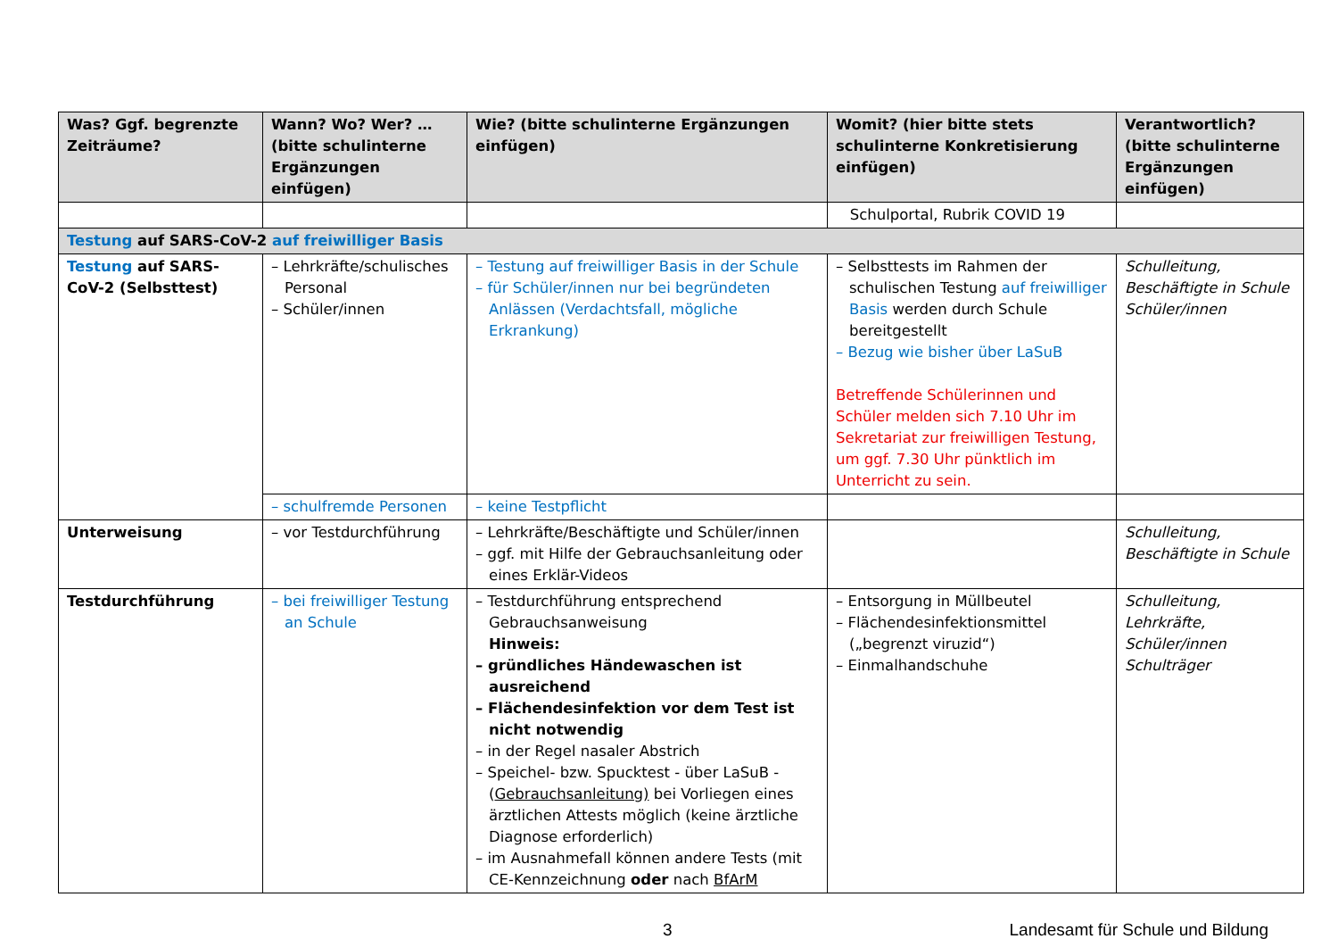| Was? Ggf. begrenzte Zeiträume? | Wann? Wo? Wer? … (bitte schulinterne Ergänzungen einfügen) | Wie? (bitte schulinterne Ergänzungen einfügen) | Womit? (hier bitte stets schulinterne Konkretisierung einfügen) | Verantwortlich? (bitte schulinterne Ergänzungen einfügen) |
| --- | --- | --- | --- | --- |
| | | | Schulportal, Rubrik COVID 19 | |
| Testung auf SARS-CoV-2 auf freiwilliger Basis | | | | |
| Testung auf SARS-CoV-2 (Selbsttest) | – Lehrkräfte/schulisches Personal – Schüler/innen | – Testung auf freiwilliger Basis in der Schule – für Schüler/innen nur bei begründeten Anlässen (Verdachtsfall, mögliche Erkrankung) | – Selbsttests im Rahmen der schulischen Testung auf freiwilliger Basis werden durch Schule bereitgestellt – Bezug wie bisher über LaSuB Betreffende Schülerinnen und Schüler melden sich 7.10 Uhr im Sekretariat zur freiwilligen Testung, um ggf. 7.30 Uhr pünktlich im Unterricht zu sein. | Schulleitung, Beschäftigte in Schule Schüler/innen |
| | – schulfremde Personen | – keine Testpflicht | | |
| Unterweisung | – vor Testdurchführung | – Lehrkräfte/Beschäftigte und Schüler/innen – ggf. mit Hilfe der Gebrauchsanleitung oder eines Erklär-Videos | | Schulleitung, Beschäftigte in Schule |
| Testdurchführung | – bei freiwilliger Testung an Schule | – Testdurchführung entsprechend Gebrauchsanweisung Hinweis: – gründliches Händewaschen ist ausreichend – Flächendesinfektion vor dem Test ist nicht notwendig – in der Regel nasaler Abstrich – Speichel- bzw. Spucktest - über LaSuB - ( Gebrauchsanleitung) bei Vorliegen eines ärztlichen Attests möglich (keine ärztliche Diagnose erforderlich) – im Ausnahmefall können andere Tests (mit CE-Kennzeichnung oder nach BfArM | – Entsorgung in Müllbeutel – Flächendesinfektionsmittel („begrenzt viruzid“) – Einmalhandschuhe | Schulleitung, Lehrkräfte, Schüler/innen Schulträger |
3 Landesamt für Schule und Bildung